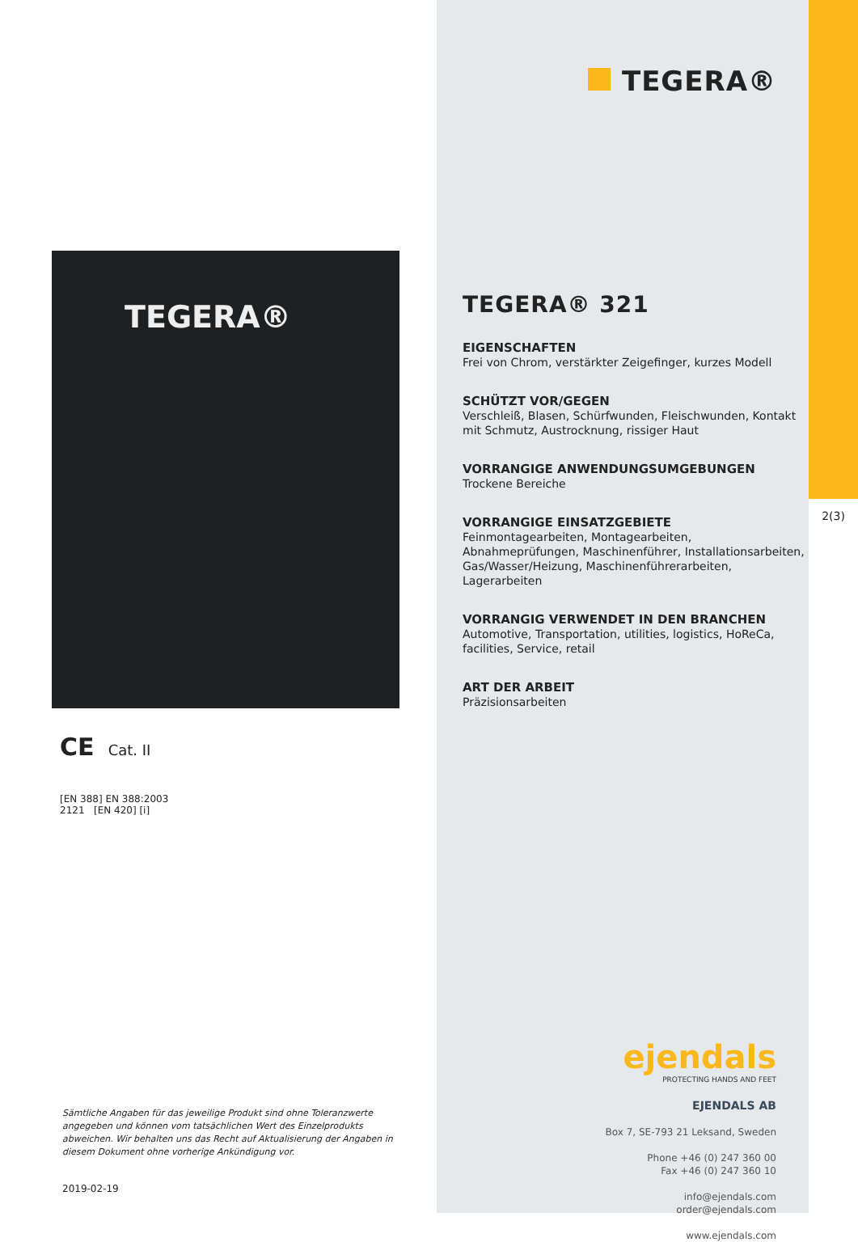TEGERA®
CE Cat. II
[EN 388] EN 388:2003
2121 [EN 420] [i]
Sämtliche Angaben für das jeweilige Produkt sind ohne Toleranzwerte angegeben und können vom tatsächlichen Wert des Einzelprodukts abweichen. Wir behalten uns das Recht auf Aktualisierung der Angaben in diesem Dokument ohne vorherige Ankündigung vor.
2019-02-19
TEGERA®
TEGERA® 321
EIGENSCHAFTEN
Frei von Chrom, verstärkter Zeigefinger, kurzes Modell
SCHÜTZT VOR/GEGEN
Verschleiß, Blasen, Schürfwunden, Fleischwunden, Kontakt mit Schmutz, Austrocknung, rissiger Haut
VORRANGIGE ANWENDUNGSUMGEBUNGEN
Trockene Bereiche
VORRANGIGE EINSATZGEBIETE
Feinmontagearbeiten, Montagearbeiten, Abnahmeprüfungen, Maschinenführer, Installationsarbeiten, Gas/Wasser/Heizung, Maschinenführerarbeiten, Lagerarbeiten
VORRANGIG VERWENDET IN DEN BRANCHEN
Automotive, Transportation, utilities, logistics, HoReCa, facilities, Service, retail
ART DER ARBEIT
Präzisionsarbeiten
ejendals
PROTECTING HANDS AND FEET
EJENDALS AB
Box 7, SE-793 21 Leksand, Sweden
Phone +46 (0) 247 360 00
Fax +46 (0) 247 360 10
info@ejendals.com
order@ejendals.com
www.ejendals.com
2(3)